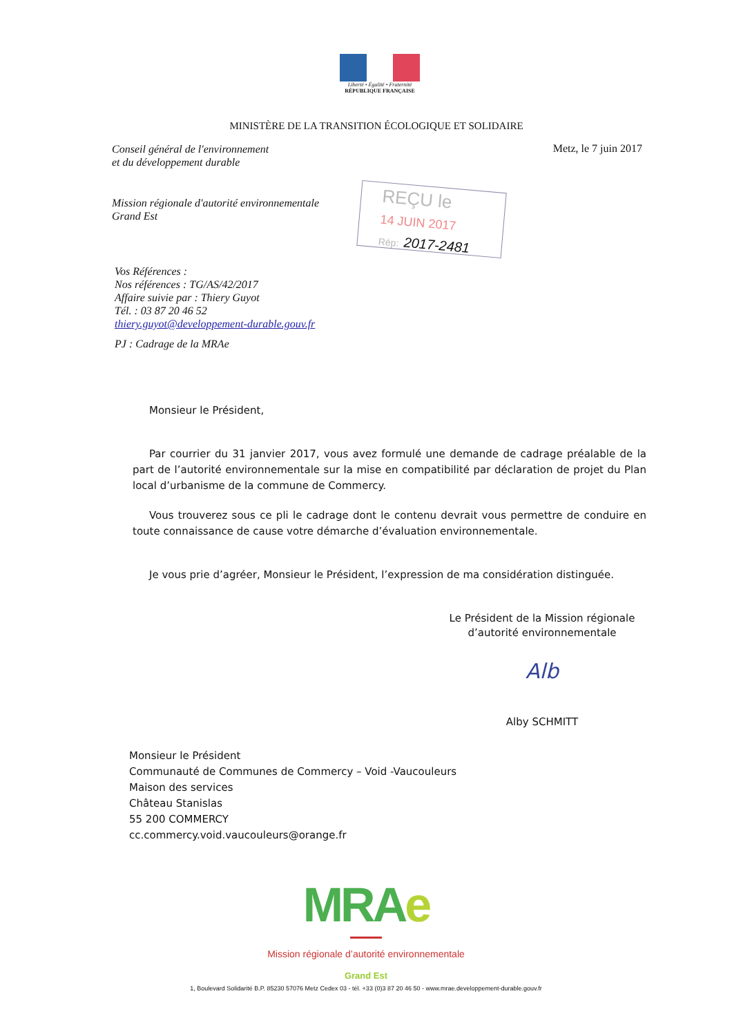Liberté • Égalité • Fraternité
RÉPUBLIQUE FRANÇAISE
MINISTÈRE DE LA TRANSITION ÉCOLOGIQUE ET SOLIDAIRE
Conseil général de l'environnement
et du développement durable
Metz, le 7 juin 2017
Mission régionale d'autorité environnementale
Grand Est
REÇU le
14 JUIN 2017
Rép: 2017-2481
Vos Références :
Nos références : TG/AS/42/2017
Affaire suivie par : Thiery Guyot
Tél. : 03 87 20 46 52
thiery.guyot@developpement-durable.gouv.fr
PJ : Cadrage de la MRAe
Monsieur le Président,
Par courrier du 31 janvier 2017, vous avez formulé une demande de cadrage préalable de la part de l’autorité environnementale sur la mise en compatibilité par déclaration de projet du Plan local d’urbanisme de la commune de Commercy.
Vous trouverez sous ce pli le cadrage dont le contenu devrait vous permettre de conduire en toute connaissance de cause votre démarche d’évaluation environnementale.
Je vous prie d’agréer, Monsieur le Président, l’expression de ma considération distinguée.
Le Président de la Mission régionale
d’autorité environnementale
Alb
Alby SCHMITT
Monsieur le Président
Communauté de Communes de Commercy – Void -Vaucouleurs
Maison des services
Château Stanislas
55 200 COMMERCY
cc.commercy.void.vaucouleurs@orange.fr
MRAe
Mission régionale d’autorité environnementale
Grand Est
1, Boulevard Solidarité B.P. 85230 57076 Metz Cedex 03 - tél. +33 (0)3 87 20 46 50 - www.mrae.developpement-durable.gouv.fr